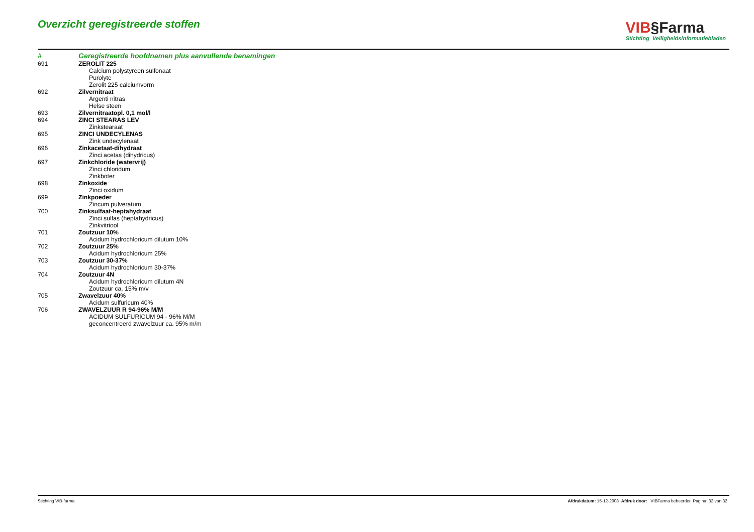Overzicht geregistreerde stoffen
VIB§Farma
Stichting Veiligheidsinformatiebladen
| # | Geregistreerde hoofdnamen plus aanvullende benamingen |
| --- | --- |
| 691 | ZEROLIT 225 |
| | Calcium polystyreen sulfonaat |
| | Purolyte |
| | Zerolit 225 calciumvorm |
| 692 | Zilvernitraat |
| | Argenti nitras |
| | Helse steen |
| 693 | Zilvernitraatopl. 0,1 mol/l |
| 694 | ZINCI STEARAS LEV |
| | Zinkstearaat |
| 695 | ZINCI UNDECYLENAS |
| | Zink undecylenaat |
| 696 | Zinkacetaat-dihydraat |
| | Zinci acetas (dihydricus) |
| 697 | Zinkchloride (watervrij) |
| | Zinci chloridum |
| | Zinkboter |
| 698 | Zinkoxide |
| | Zinci oxidum |
| 699 | Zinkpoeder |
| | Zincum pulveratum |
| 700 | Zinksulfaat-heptahydraat |
| | Zinci sulfas (heptahydricus) |
| | Zinkvitriool |
| 701 | Zoutzuur 10% |
| | Acidum hydrochloricum dilutum 10% |
| 702 | Zoutzuur 25% |
| | Acidum hydrochloricum 25% |
| 703 | Zoutzuur 30-37% |
| | Acidum hydrochloricum 30-37% |
| 704 | Zoutzuur 4N |
| | Acidum hydrochloricum dilutum 4N |
| | Zoutzuur ca. 15% m/v |
| 705 | Zwavelzuur 40% |
| | Acidum sulfuricum 40% |
| 706 | ZWAVELZUUR R 94-96% M/M |
| | ACIDUM SULFURICUM 94 - 96% M/M |
| | geconcentreerd zwavelzuur ca. 95% m/m |
Stichting VIB-farma Afdrukdatum: 15-12-2008 Afdruk door: VIBFarma beheerder Pagina: 32 van 32